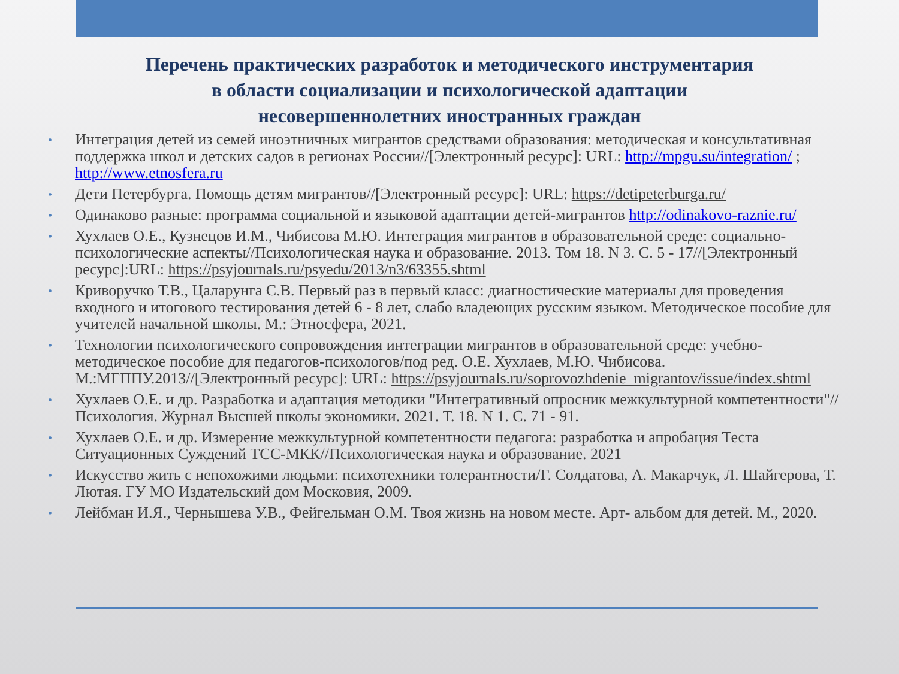Перечень практических разработок и методического инструментария
в области социализации и психологической адаптации
несовершеннолетних иностранных граждан
• Интеграция детей из семей иноэтничных мигрантов средствами образования: методическая и консультативная поддержка школ и детских садов в регионах России//[Электронный ресурс]: URL: http://mpgu.su/integration/ ; http://www.etnosfera.ru
• Дети Петербурга. Помощь детям мигрантов//[Электронный ресурс]: URL: https://detipeterburga.ru/
• Одинаково разные: программа социальной и языковой адаптации детей-мигрантов http://odinakovo-raznie.ru/
• Хухлаев О.Е., Кузнецов И.М., Чибисова М.Ю. Интеграция мигрантов в образовательной среде: социально-психологические аспекты//Психологическая наука и образование. 2013. Том 18. N 3. С. 5 - 17//[Электронный ресурс]:URL: https://psyjournals.ru/psyedu/2013/n3/63355.shtml
• Криворучко Т.В., Цаларунга С.В. Первый раз в первый класс: диагностические материалы для проведения входного и итогового тестирования детей 6 - 8 лет, слабо владеющих русским языком. Методическое пособие для учителей начальной школы. М.: Этносфера, 2021.
• Технологии психологического сопровождения интеграции мигрантов в образовательной среде: учебно-методическое пособие для педагогов-психологов/под ред. О.Е. Хухлаев, М.Ю. Чибисова. М.:МГППУ.2013//[Электронный ресурс]: URL: https://psyjournals.ru/soprovozhdenie_migrantov/issue/index.shtml
• Хухлаев О.Е. и др. Разработка и адаптация методики "Интегративный опросник межкультурной компетентности"//Психология. Журнал Высшей школы экономики. 2021. Т. 18. N 1. С. 71 - 91.
• Хухлаев О.Е. и др. Измерение межкультурной компетентности педагога: разработка и апробация Теста Ситуационных Суждений ТСС-МКК//Психологическая наука и образование. 2021
• Искусство жить с непохожими людьми: психотехники толерантности/Г. Солдатова, А. Макарчук, Л. Шайгерова, Т. Лютая. ГУ МО Издательский дом Московия, 2009.
• Лейбман И.Я., Чернышева У.В., Фейгельман О.М. Твоя жизнь на новом месте. Арт- альбом для детей. М., 2020.